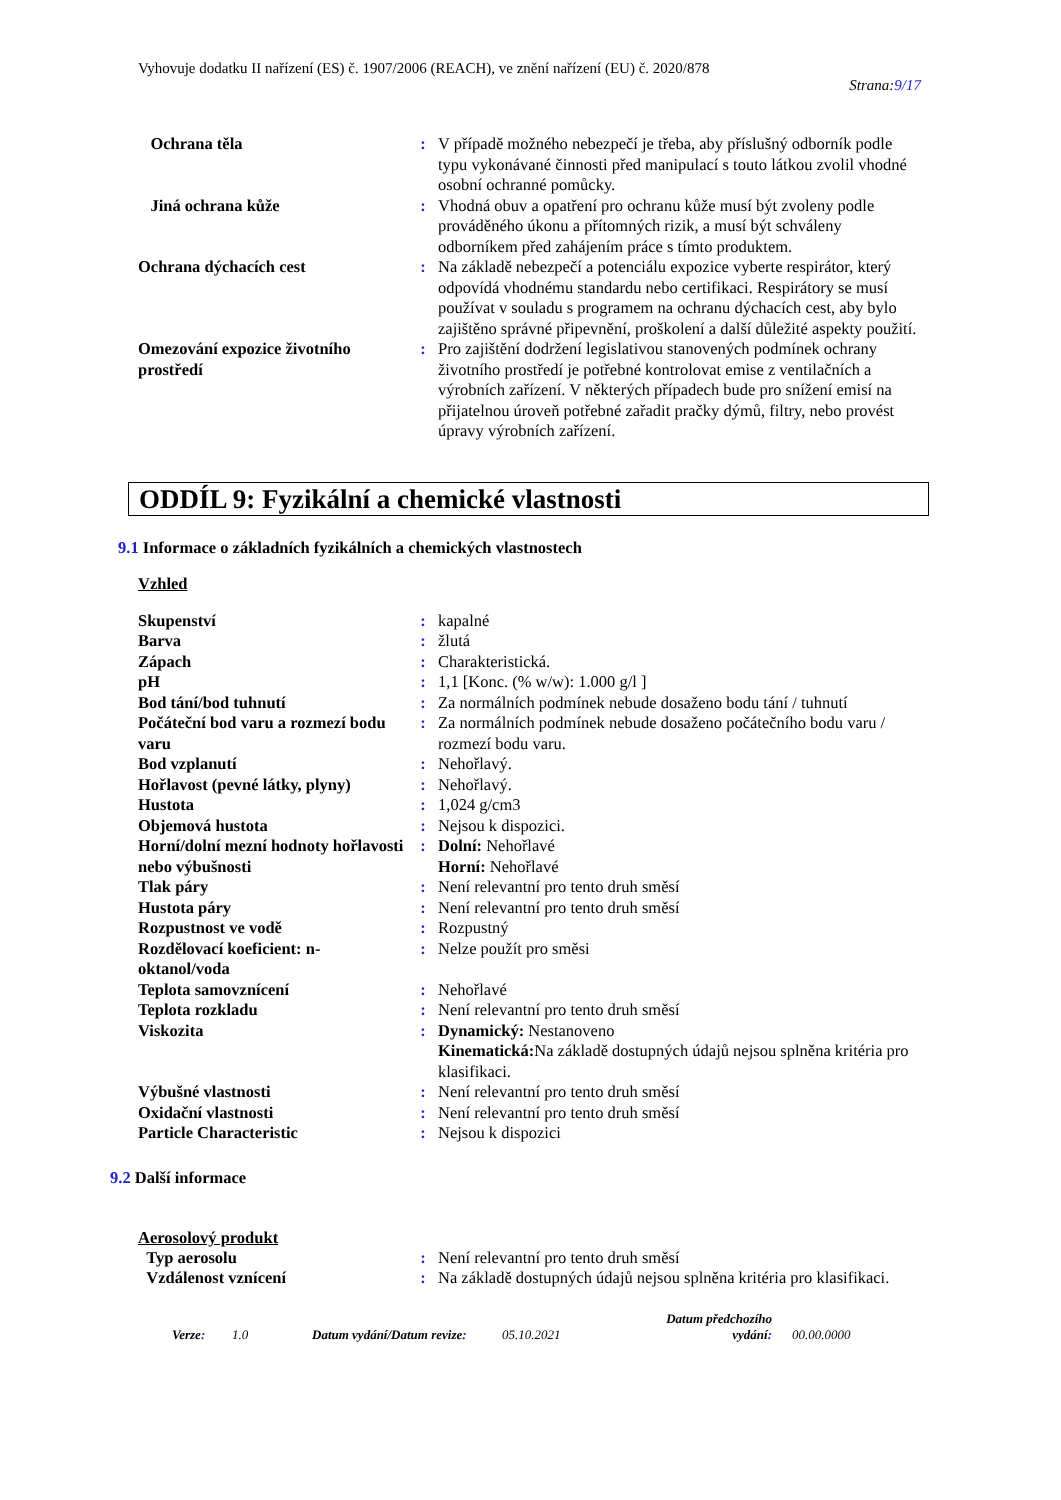Vyhovuje dodatku II nařízení (ES) č. 1907/2006 (REACH), ve znění nařízení (EU) č. 2020/878
Strana:9/17
| Ochrana těla | : | V případě možného nebezpečí je třeba, aby příslušný odborník podle typu vykonávané činnosti před manipulací s touto látkou zvolil vhodné osobní ochranné pomůcky. |
| Jiná ochrana kůže | : | Vhodná obuv a opatření pro ochranu kůže musí být zvoleny podle prováděného úkonu a přítomných rizik, a musí být schváleny odborníkem před zahájením práce s tímto produktem. |
| Ochrana dýchacích cest | : | Na základě nebezpečí a potenciálu expozice vyberte respirátor, který odpovídá vhodnému standardu nebo certifikaci. Respirátory se musí používat v souladu s programem na ochranu dýchacích cest, aby bylo zajištěno správné připevnění, proškolení a další důležité aspekty použití. |
| Omezování expozice životního prostředí | : | Pro zajištění dodržení legislativou stanovených podmínek ochrany životního prostředí je potřebné kontrolovat emise z ventilačních a výrobních zařízení. V některých případech bude pro snížení emisí na přijatelnou úroveň potřebné zařadit pračky dýmů, filtry, nebo provést úpravy výrobních zařízení. |
ODDÍL 9: Fyzikální a chemické vlastnosti
9.1 Informace o základních fyzikálních a chemických vlastnostech
Vzhled
| Skupenství | : | kapalné |
| Barva | : | žlutá |
| Zápach | : | Charakteristická. |
| pH | : | 1,1 [Konc. (% w/w): 1.000 g/l ] |
| Bod tání/bod tuhnutí | : | Za normálních podmínek nebude dosaženo bodu tání / tuhnutí |
| Počáteční bod varu a rozmezí bodu varu | : | Za normálních podmínek nebude dosaženo počátečního bodu varu / rozmezí bodu varu. |
| Bod vzplanutí | : | Nehořlavý. |
| Hořlavost (pevné látky, plyny) | : | Nehořlavý. |
| Hustota | : | 1,024 g/cm3 |
| Objemová hustota | : | Nejsou k dispozici. |
| Horní/dolní mezní hodnoty hořlavosti nebo výbušnosti | : | Dolní: Nehořlavé Horní: Nehořlavé |
| Tlak páry | : | Není relevantní pro tento druh směsí |
| Hustota páry | : | Není relevantní pro tento druh směsí |
| Rozpustnost ve vodě | : | Rozpustný |
| Rozdělovací koeficient: n-oktanol/voda | : | Nelze použít pro směsi |
| Teplota samovznícení | : | Nehořlavé |
| Teplota rozkladu | : | Není relevantní pro tento druh směsí |
| Viskozita | : | Dynamický: Nestanoveno Kinematická: Na základě dostupných údajů nejsou splněna kritéria pro klasifikaci. |
| Výbušné vlastnosti | : | Není relevantní pro tento druh směsí |
| Oxidační vlastnosti | : | Není relevantní pro tento druh směsí |
| Particle Characteristic | : | Nejsou k dispozici |
9.2 Další informace
Aerosolový produkt
| Typ aerosolu | : | Není relevantní pro tento druh směsí |
| Vzdálenost vznícení | : | Na základě dostupných údajů nejsou splněna kritéria pro klasifikaci. |
Verze:
1.0
Datum vydání/Datum revize:
05.10.2021
Datum předchozího vydání:
00.00.0000